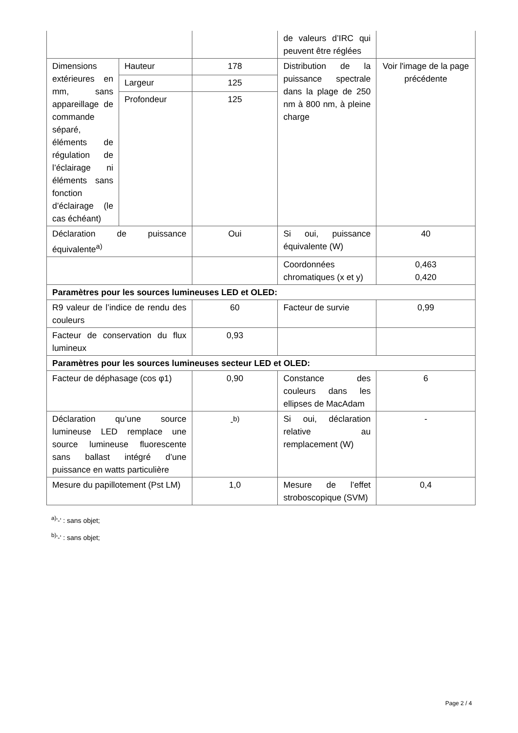| | | | de valeurs d’IRC qui peuvent être réglées | |
| Dimensions extérieures en mm, sans appareillage de commande séparé, éléments de régulation de l’éclairage ni éléments sans fonction d’éclairage (le cas échéant) | Hauteur | 178 | Distribution de la puissance spectrale dans la plage de 250 nm à 800 nm, à pleine charge | Voir l'image de la page précédente |
| | Largeur | 125 | | |
| | Profondeur | 125 | | |
| Déclaration de puissance équivalente<sup>a)</sup> | | Oui | Si oui, puissance équivalente (W) | 40 |
| | | | Coordonnées chromatiques (x et y) | 0,463 0,420 |
| Paramètres pour les sources lumineuses LED et OLED: | | | | |
| R9 valeur de l’indice de rendu des couleurs | | 60 | Facteur de survie | 0,99 |
| Facteur de conservation du flux lumineux | | 0,93 | | |
| Paramètres pour les sources lumineuses secteur LED et OLED: | | | | |
| Facteur de déphasage (cos φ1) | | 0,90 | Constance des couleurs dans les ellipses de MacAdam | 6 |
| Déclaration qu’une source lumineuse LED remplace une source lumineuse fluorescente sans ballast intégré d’une puissance en watts particulière | | -<sup>b)</sup> | Si oui, déclaration relative au remplacement (W) | - |
| Mesure du papillotement (Pst LM) | | 1,0 | Mesure de l’effet stroboscopique (SVM) | 0,4 |
<sup>a)</sup> '-' : sans objet;
<sup>b)</sup> '-' : sans objet;
Page 2 / 4